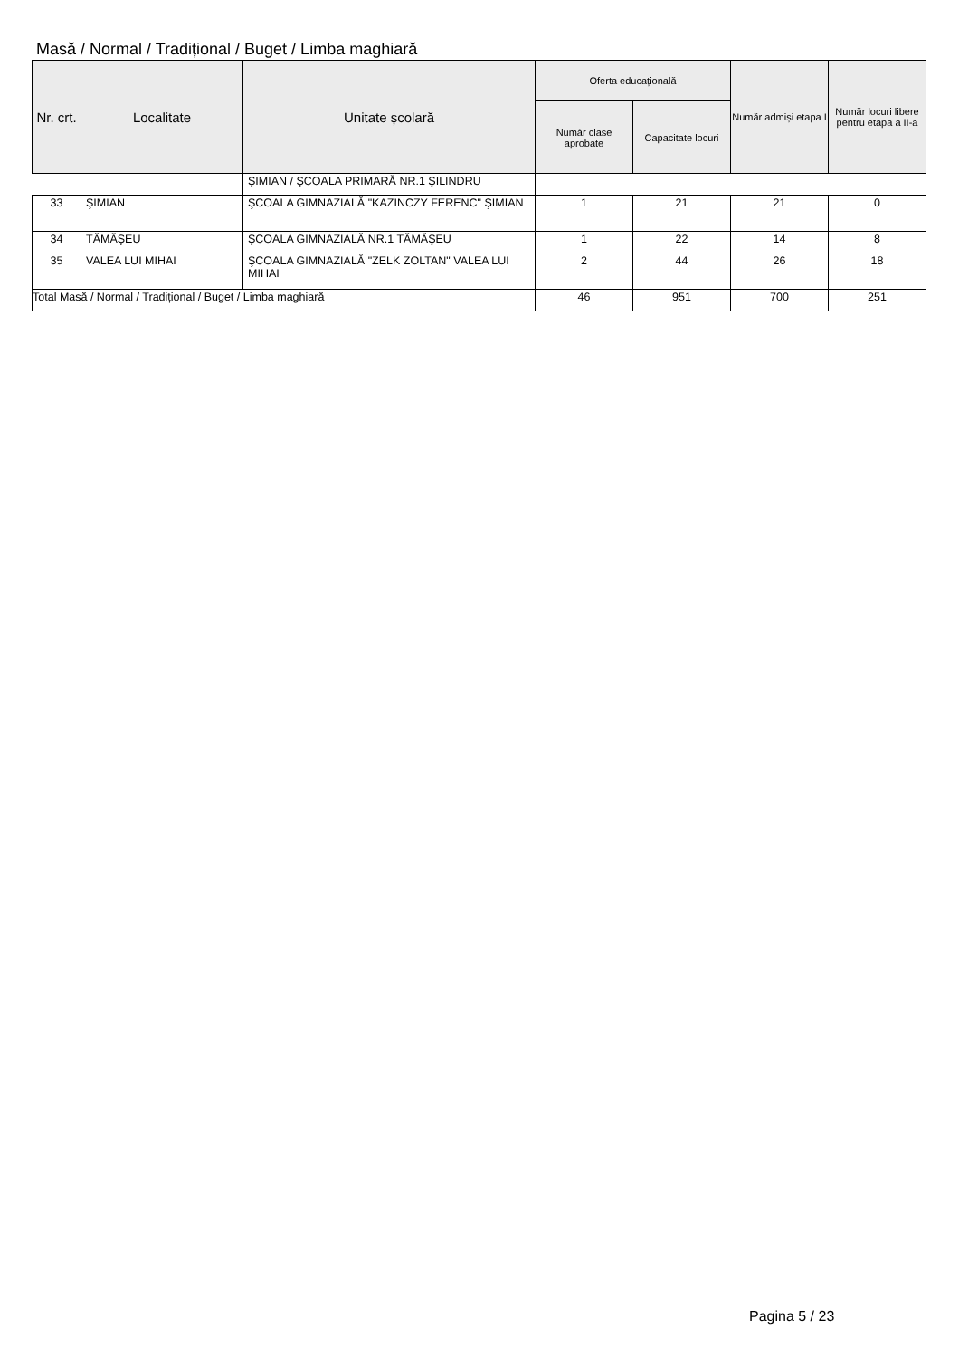Masă / Normal / Tradițional / Buget / Limba maghiară
| Nr. crt. | Localitate | Unitate școlară | Oferta educațională | | Număr admiși etapa I | Număr locuri libere pentru etapa a II-a |
| --- | --- | --- | --- | --- | --- | --- |
| | | | Număr clase aprobate | Capacitate locuri | | |
| | | ŞIMIAN / ŞCOALA PRIMARĂ NR.1 ŞILINDRU | | | | |
| 33 | ŞIMIAN | ŞCOALA GIMNAZIALĂ "KAZINCZY FERENC" ŞIMIAN | 1 | 21 | 21 | 0 |
| 34 | TĂMĂŞEU | ŞCOALA GIMNAZIALĂ NR.1 TĂMĂŞEU | 1 | 22 | 14 | 8 |
| 35 | VALEA LUI MIHAI | ŞCOALA GIMNAZIALĂ "ZELK ZOLTAN" VALEA LUI MIHAI | 2 | 44 | 26 | 18 |
| Total Masă / Normal / Tradițional / Buget / Limba maghiară | | | 46 | 951 | 700 | 251 |
Pagina 5 / 23